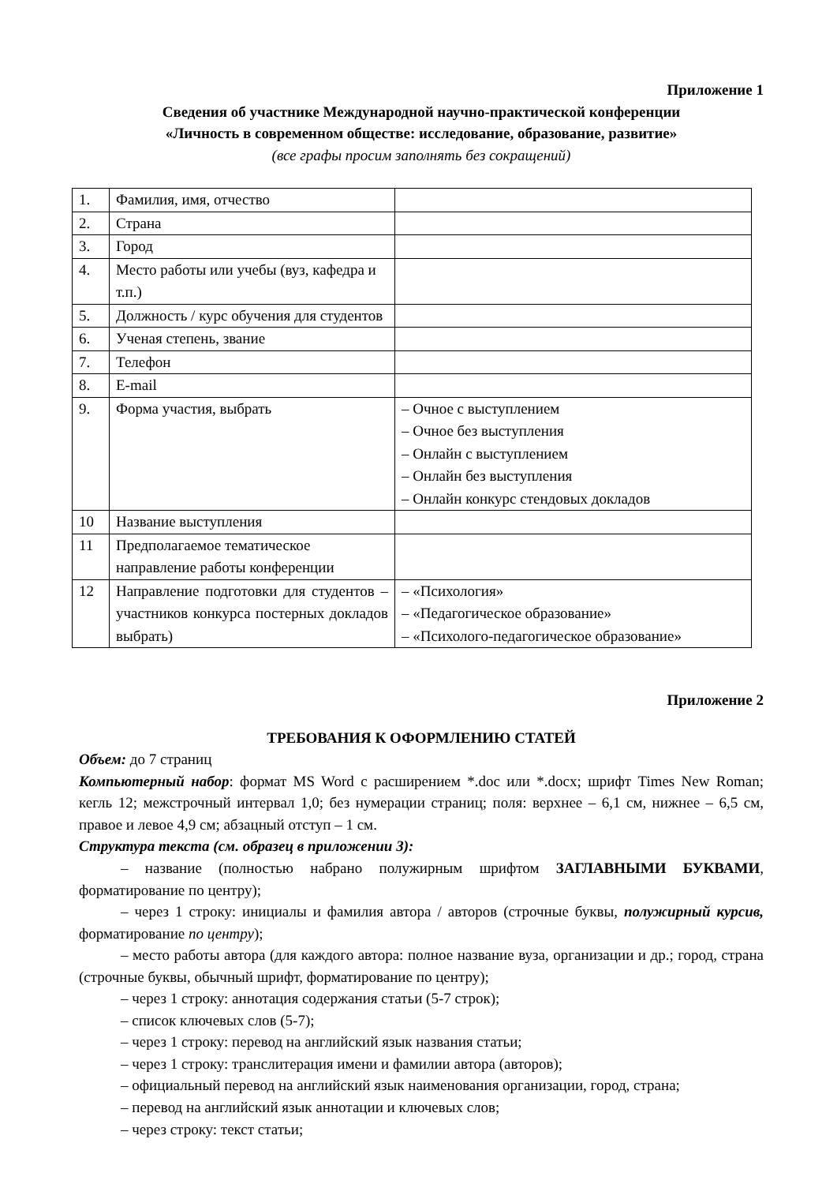Приложение 1
Сведения об участнике Международной научно-практической конференции
«Личность в современном обществе: исследование, образование, развитие»
(все графы просим заполнять без сокращений)
| 1. | Фамилия, имя, отчество | |
| 2. | Страна | |
| 3. | Город | |
| 4. | Место работы или учебы (вуз, кафедра и т.п.) | |
| 5. | Должность / курс обучения для студентов | |
| 6. | Ученая степень, звание | |
| 7. | Телефон | |
| 8. | E-mail | |
| 9. | Форма участия, выбрать | – Очное с выступлением – Очное без выступления – Онлайн с выступлением – Онлайн без выступления – Онлайн конкурс стендовых докладов |
| 10 | Название выступления | |
| 11 | Предполагаемое тематическое направление работы конференции | |
| 12 | Направление подготовки для студентов – участников конкурса постерных докладов выбрать) | – «Психология» – «Педагогическое образование» – «Психолого-педагогическое образование» |
Приложение 2
ТРЕБОВАНИЯ К ОФОРМЛЕНИЮ СТАТЕЙ
Объем: до 7 страниц
Компьютерный набор: формат MS Word с расширением *.doc или *.docx; шрифт Times New Roman; кегль 12; межстрочный интервал 1,0; без нумерации страниц; поля: верхнее – 6,1 см, нижнее – 6,5 см, правое и левое 4,9 см; абзацный отступ – 1 см.
Структура текста (см. образец в приложении 3):
– название (полностью набрано полужирным шрифтом ЗАГЛАВНЫМИ БУКВАМИ, форматирование по центру);
– через 1 строку: инициалы и фамилия автора / авторов (строчные буквы, полужирный курсив, форматирование по центру);
– место работы автора (для каждого автора: полное название вуза, организации и др.; город, страна (строчные буквы, обычный шрифт, форматирование по центру);
– через 1 строку: аннотация содержания статьи (5-7 строк);
– список ключевых слов (5-7);
– через 1 строку: перевод на английский язык названия статьи;
– через 1 строку: транслитерация имени и фамилии автора (авторов);
– официальный перевод на английский язык наименования организации, город, страна;
– перевод на английский язык аннотации и ключевых слов;
– через строку: текст статьи;